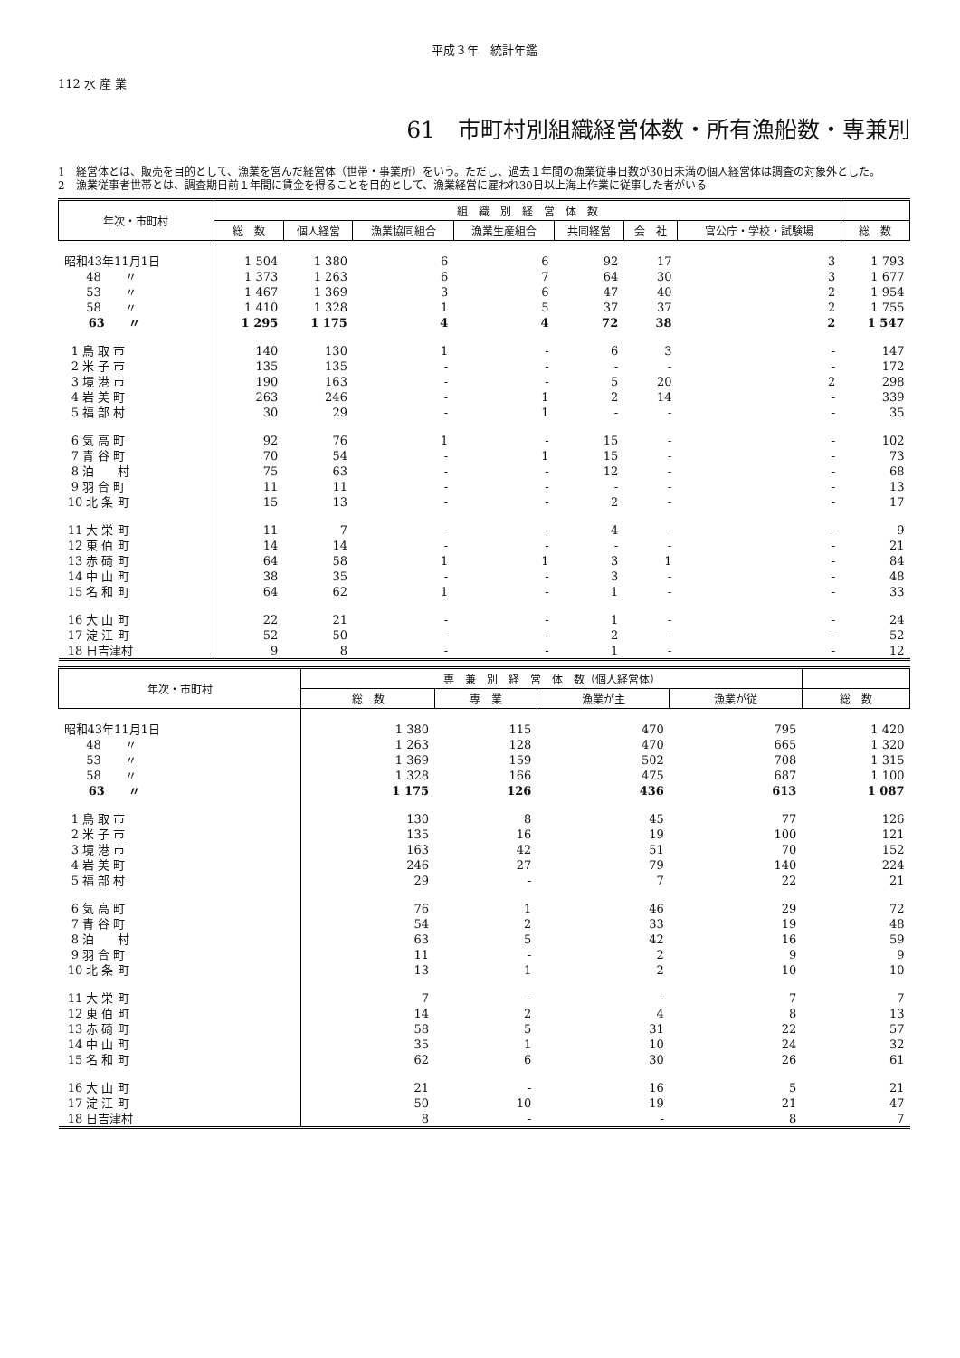平成３年　統計年鑑
112 水 産 業
61　市町村別組織経営体数・所有漁船数・専兼別
1　経営体とは、販売を目的として、漁業を営んだ経営体（世帯・事業所）をいう。ただし、過去１年間の漁業従事日数が30日未満の個人経営体は調査の対象外とした。
2　漁業従事者世帯とは、調査期日前１年間に賃金を得ることを目的として、漁業経営に雇われ30日以上海上作業に従事した者がいる
| 年次・市町村 | 組 織 別 経 営 体 数 | | | | | | | |
| --- | --- | --- | --- | --- | --- | --- | --- | --- |
| | 総 数 | 個人経営 | 漁業協同組合 | 漁業生産組合 | 共同経営 | 会 社 | 官公庁・学校・試験場 | 総 数 |
| 昭和43年11月1日 | 1 504 | 1 380 | 6 | 6 | 92 | 17 | 3 | 1 793 |
| 48 〃 | 1 373 | 1 263 | 6 | 7 | 64 | 30 | 3 | 1 677 |
| 53 〃 | 1 467 | 1 369 | 3 | 6 | 47 | 40 | 2 | 1 954 |
| 58 〃 | 1 410 | 1 328 | 1 | 5 | 37 | 37 | 2 | 1 755 |
| 63 〃 | 1 295 | 1 175 | 4 | 4 | 72 | 38 | 2 | 1 547 |
| 1 鳥 取 市 | 140 | 130 | 1 | - | 6 | 3 | - | 147 |
| 2 米 子 市 | 135 | 135 | - | - | - | - | - | 172 |
| 3 境 港 市 | 190 | 163 | - | - | 5 | 20 | 2 | 298 |
| 4 岩 美 町 | 263 | 246 | - | 1 | 2 | 14 | - | 339 |
| 5 福 部 村 | 30 | 29 | - | 1 | - | - | - | 35 |
| 6 気 高 町 | 92 | 76 | 1 | - | 15 | - | - | 102 |
| 7 青 谷 町 | 70 | 54 | - | 1 | 15 | - | - | 73 |
| 8 泊 村 | 75 | 63 | - | - | 12 | - | - | 68 |
| 9 羽 合 町 | 11 | 11 | - | - | - | - | - | 13 |
| 10 北 条 町 | 15 | 13 | - | - | 2 | - | - | 17 |
| 11 大 栄 町 | 11 | 7 | - | - | 4 | - | - | 9 |
| 12 東 伯 町 | 14 | 14 | - | - | - | - | - | 21 |
| 13 赤 碕 町 | 64 | 58 | 1 | 1 | 3 | 1 | - | 84 |
| 14 中 山 町 | 38 | 35 | - | - | 3 | - | - | 48 |
| 15 名 和 町 | 64 | 62 | 1 | - | 1 | - | - | 33 |
| 16 大 山 町 | 22 | 21 | - | - | 1 | - | - | 24 |
| 17 淀 江 町 | 52 | 50 | - | - | 2 | - | - | 52 |
| 18 日吉津村 | 9 | 8 | - | - | 1 | - | - | 12 |
| 年次・市町村 | 専 兼 別 経 営 体 数（個人経営体） | | | | |
| --- | --- | --- | --- | --- | --- |
| | 総 数 | 専 業 | 漁業が主 | 漁業が従 | 総 数 |
| 昭和43年11月1日 | 1 380 | 115 | 470 | 795 | 1 420 |
| 48 〃 | 1 263 | 128 | 470 | 665 | 1 320 |
| 53 〃 | 1 369 | 159 | 502 | 708 | 1 315 |
| 58 〃 | 1 328 | 166 | 475 | 687 | 1 100 |
| 63 〃 | 1 175 | 126 | 436 | 613 | 1 087 |
| 1 鳥 取 市 | 130 | 8 | 45 | 77 | 126 |
| 2 米 子 市 | 135 | 16 | 19 | 100 | 121 |
| 3 境 港 市 | 163 | 42 | 51 | 70 | 152 |
| 4 岩 美 町 | 246 | 27 | 79 | 140 | 224 |
| 5 福 部 村 | 29 | - | 7 | 22 | 21 |
| 6 気 高 町 | 76 | 1 | 46 | 29 | 72 |
| 7 青 谷 町 | 54 | 2 | 33 | 19 | 48 |
| 8 泊 村 | 63 | 5 | 42 | 16 | 59 |
| 9 羽 合 町 | 11 | - | 2 | 9 | 9 |
| 10 北 条 町 | 13 | 1 | 2 | 10 | 10 |
| 11 大 栄 町 | 7 | - | - | 7 | 7 |
| 12 東 伯 町 | 14 | 2 | 4 | 8 | 13 |
| 13 赤 碕 町 | 58 | 5 | 31 | 22 | 57 |
| 14 中 山 町 | 35 | 1 | 10 | 24 | 32 |
| 15 名 和 町 | 62 | 6 | 30 | 26 | 61 |
| 16 大 山 町 | 21 | - | 16 | 5 | 21 |
| 17 淀 江 町 | 50 | 10 | 19 | 21 | 47 |
| 18 日吉津村 | 8 | - | - | 8 | 7 |